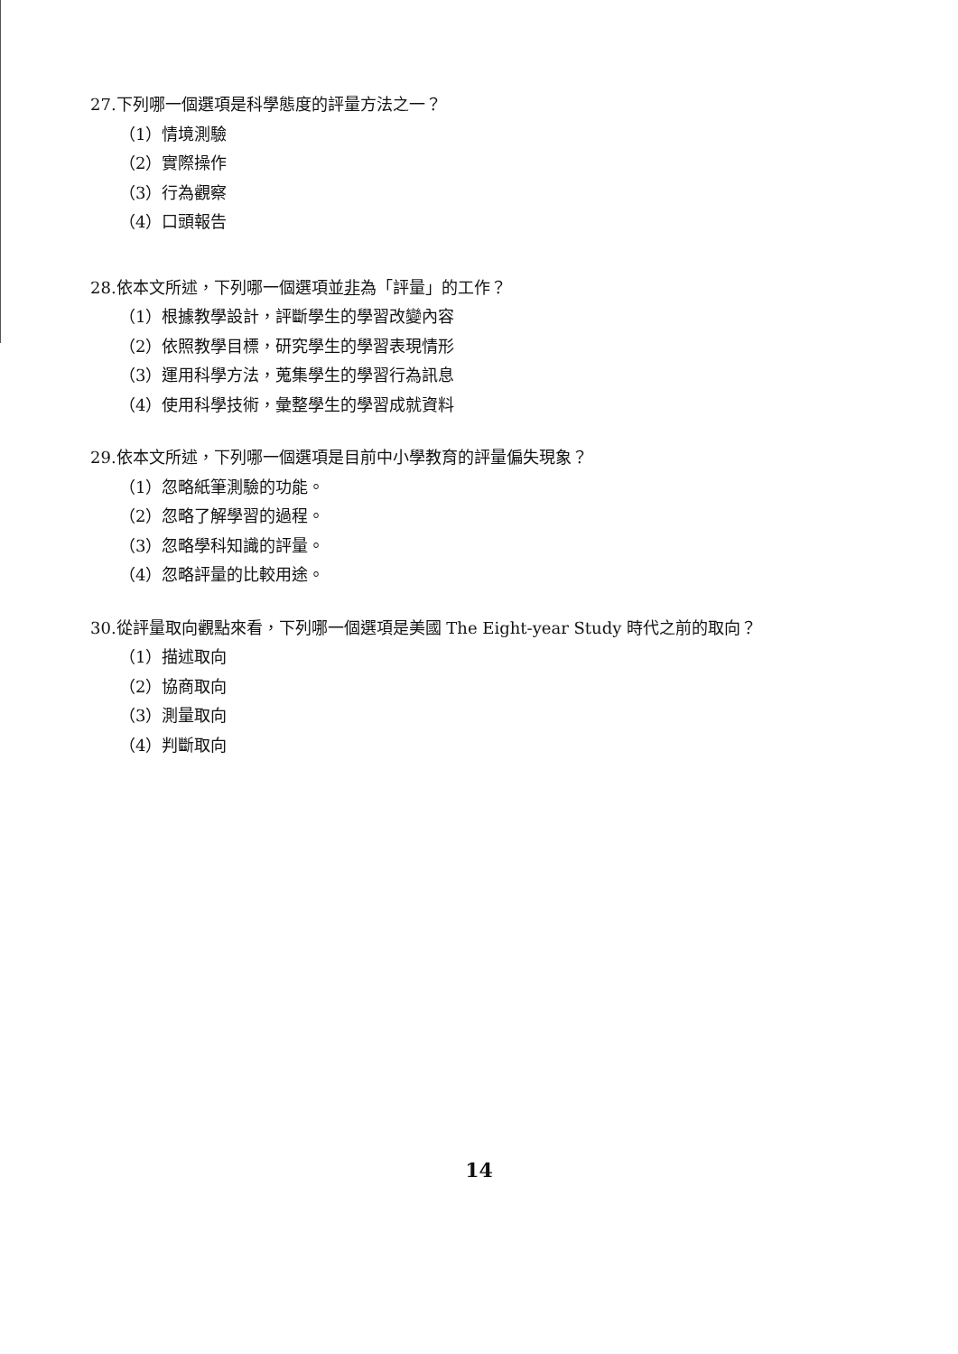27.下列哪一個選項是科學態度的評量方法之一？
（1）情境測驗
（2）實際操作
（3）行為觀察
（4）口頭報告
28.依本文所述，下列哪一個選項並非為「評量」的工作？
（1）根據教學設計，評斷學生的學習改變內容
（2）依照教學目標，研究學生的學習表現情形
（3）運用科學方法，蒐集學生的學習行為訊息
（4）使用科學技術，彙整學生的學習成就資料
29.依本文所述，下列哪一個選項是目前中小學教育的評量偏失現象？
（1）忽略紙筆測驗的功能。
（2）忽略了解學習的過程。
（3）忽略學科知識的評量。
（4）忽略評量的比較用途。
30.從評量取向觀點來看，下列哪一個選項是美國 The Eight-year Study 時代之前的取向？
（1）描述取向
（2）協商取向
（3）測量取向
（4）判斷取向
14